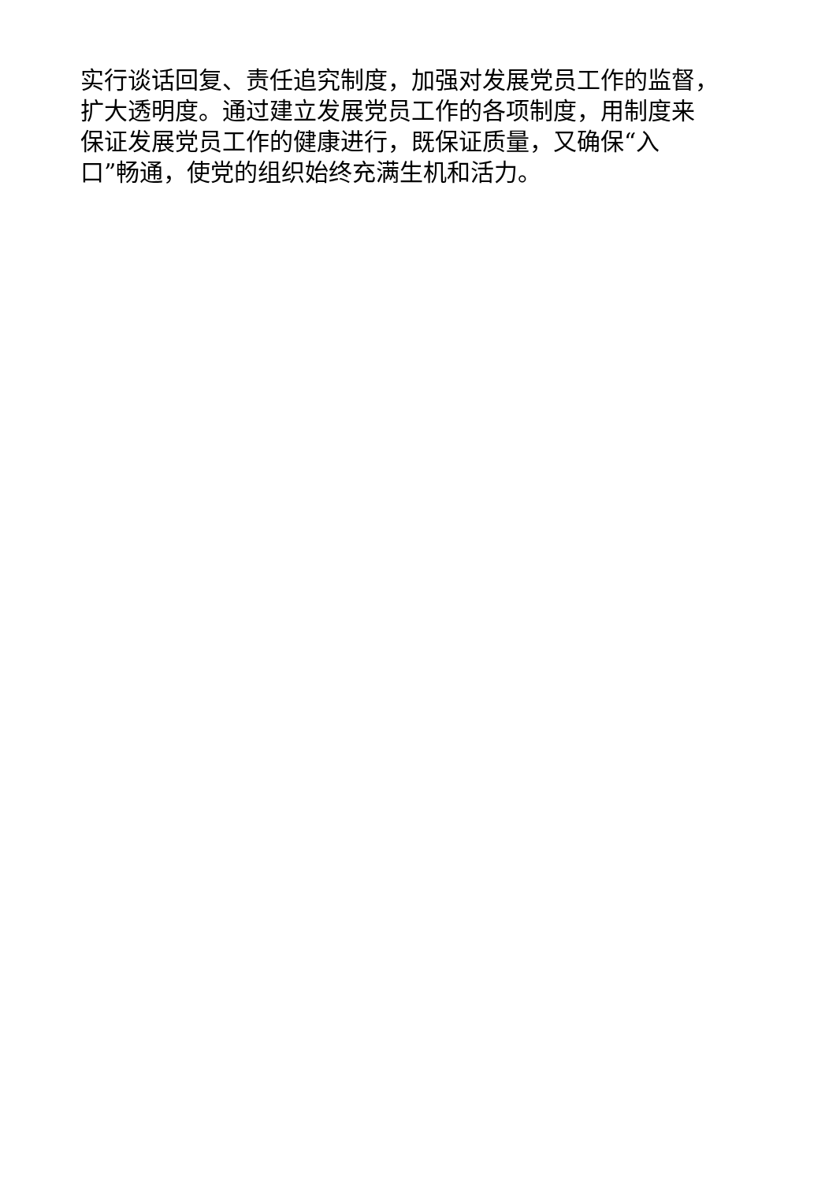实行谈话回复、责任追究制度，加强对发展党员工作的监督，
扩大透明度。通过建立发展党员工作的各项制度，用制度来
保证发展党员工作的健康进行，既保证质量，又确保“入
口”畅通，使党的组织始终充满生机和活力。